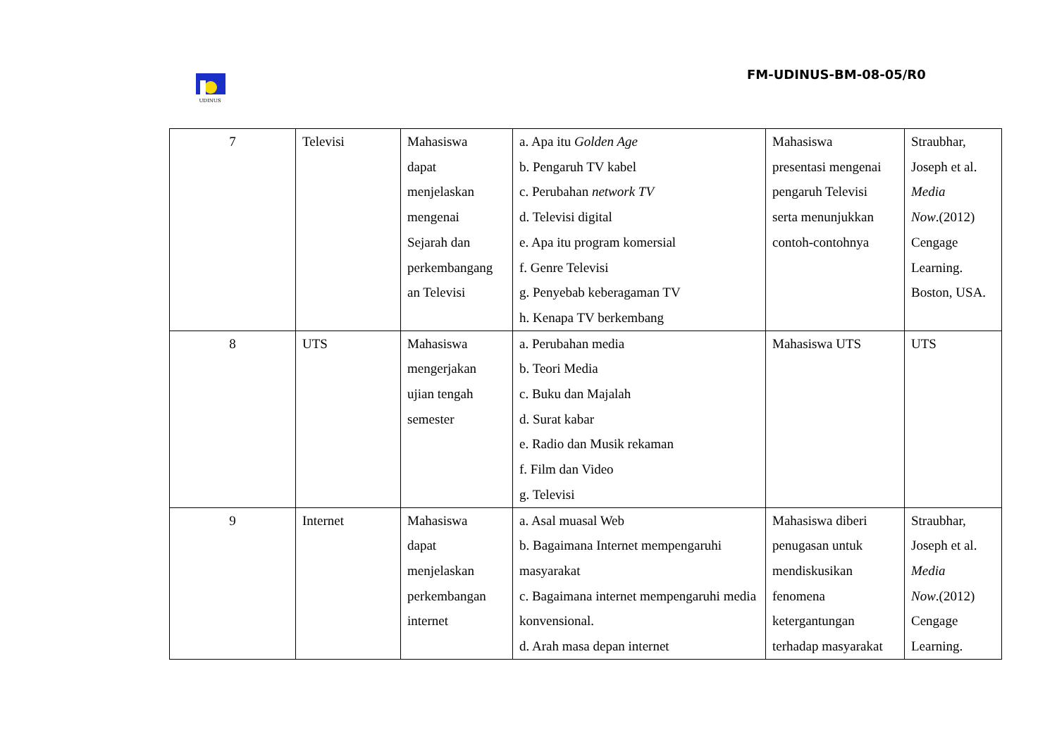UDINUS
FM-UDINUS-BM-08-05/R0
| 7 | Televisi | Mahasiswa dapat menjelaskan mengenai Sejarah dan perkembangang an Televisi | a. Apa itu Golden Age b. Pengaruh TV kabel c. Perubahan network TV d. Televisi digital e. Apa itu program komersial f. Genre Televisi g. Penyebab keberagaman TV h. Kenapa TV berkembang | Mahasiswa presentasi mengenai pengaruh Televisi serta menunjukkan contoh-contohnya | Straubhar, Joseph et al. Media Now .(2012) Cengage Learning. Boston, USA. |
| 8 | UTS | Mahasiswa mengerjakan ujian tengah semester | a. Perubahan media b. Teori Media c. Buku dan Majalah d. Surat kabar e. Radio dan Musik rekaman f. Film dan Video g. Televisi | Mahasiswa UTS | UTS |
| 9 | Internet | Mahasiswa dapat menjelaskan perkembangan internet | a. Asal muasal Web b. Bagaimana Internet mempengaruhi masyarakat c. Bagaimana internet mempengaruhi media konvensional. d. Arah masa depan internet | Mahasiswa diberi penugasan untuk mendiskusikan fenomena ketergantungan terhadap masyarakat | Straubhar, Joseph et al. Media Now .(2012) Cengage Learning. |